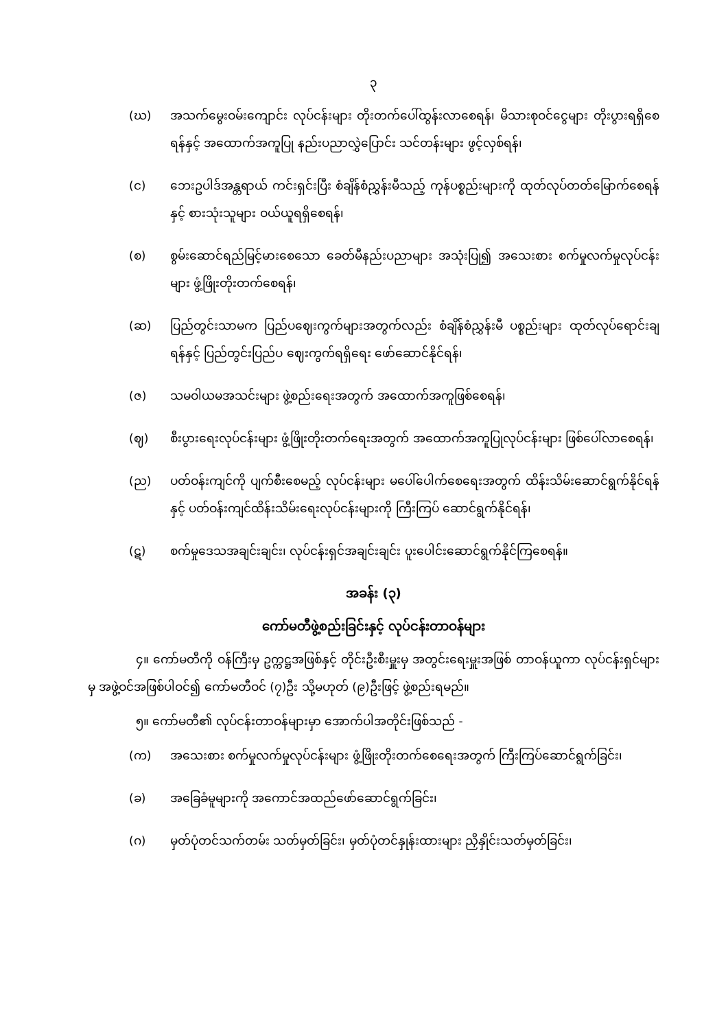၃
(ဃ) အသက်မွေးဝမ်းကျောင်း လုပ်ငန်းများ တိုးတက်ပေါ်ထွန်းလာစေရန်၊ မိသားစုဝင်ငွေများ တိုးပွားရရှိစေရန်နှင့် အထောက်အကူပြု နည်းပညာလွှဲပြောင်း သင်တန်းများ ဖွင့်လှစ်ရန်၊
(င) ဘေးဥပါဒ်အန္တရာယ် ကင်းရှင်းပြီး စံချိန်စံညွှန်းမီသည့် ကုန်ပစ္စည်းများကို ထုတ်လုပ်တတ်မြောက်စေရန်နှင့် စားသုံးသူများ ဝယ်ယူရရှိစေရန်၊
(စ) စွမ်းဆောင်ရည်မြင့်မားစေသော ခေတ်မီနည်းပညာများ အသုံးပြု၍ အသေးစား စက်မှုလက်မှုလုပ်ငန်းများ ဖွံ့ဖြိုးတိုးတက်စေရန်၊
(ဆ) ပြည်တွင်းသာမက ပြည်ပဈေးကွက်များအတွက်လည်း စံချိန်စံညွှန်းမီ ပစ္စည်းများ ထုတ်လုပ်ရောင်းချရန်နှင့် ပြည်တွင်းပြည်ပ ဈေးကွက်ရရှိရေး ဖော်ဆောင်နိုင်ရန်၊
(ဇ) သမဝါယမအသင်းများ ဖွဲ့စည်းရေးအတွက် အထောက်အကူဖြစ်စေရန်၊
(ဈ) စီးပွားရေးလုပ်ငန်းများ ဖွံ့ဖြိုးတိုးတက်ရေးအတွက် အထောက်အကူပြုလုပ်ငန်းများ ဖြစ်ပေါ်လာစေရန်၊
(ည) ပတ်ဝန်းကျင်ကို ပျက်စီးစေမည့် လုပ်ငန်းများ မပေါ်ပေါက်စေရေးအတွက် ထိန်းသိမ်းဆောင်ရွက်နိုင်ရန်နှင့် ပတ်ဝန်းကျင်ထိန်းသိမ်းရေးလုပ်ငန်းများကို ကြီးကြပ် ဆောင်ရွက်နိုင်ရန်၊
(ဋ) စက်မှုဒေသအချင်းချင်း၊ လုပ်ငန်းရှင်အချင်းချင်း ပူးပေါင်းဆောင်ရွက်နိုင်ကြစေရန်။
အခန်း (၃)
ကော်မတီဖွဲ့စည်းခြင်းနှင့် လုပ်ငန်းတာဝန်များ
၄။ ကော်မတီကို ဝန်ကြီးမှ ဥက္ကဋ္ဌအဖြစ်နှင့် တိုင်းဦးစီးမှူးမှ အတွင်းရေးမှူးအဖြစ် တာဝန်ယူကာ လုပ်ငန်းရှင်များမှ အဖွဲ့ဝင်အဖြစ်ပါဝင်၍ ကော်မတီဝင် (၇)ဦး သို့မဟုတ် (၉)ဦးဖြင့် ဖွဲ့စည်းရမည်။
၅။ ကော်မတီ၏ လုပ်ငန်းတာဝန်များမှာ အောက်ပါအတိုင်းဖြစ်သည် -
(က) အသေးစား စက်မှုလက်မှုလုပ်ငန်းများ ဖွံ့ဖြိုးတိုးတက်စေရေးအတွက် ကြီးကြပ်ဆောင်ရွက်ခြင်း၊
(ခ) အခြေခံမူများကို အကောင်အထည်ဖော်ဆောင်ရွက်ခြင်း၊
(ဂ) မှတ်ပုံတင်သက်တမ်း သတ်မှတ်ခြင်း၊ မှတ်ပုံတင်နှုန်းထားများ ညှိနှိုင်းသတ်မှတ်ခြင်း၊